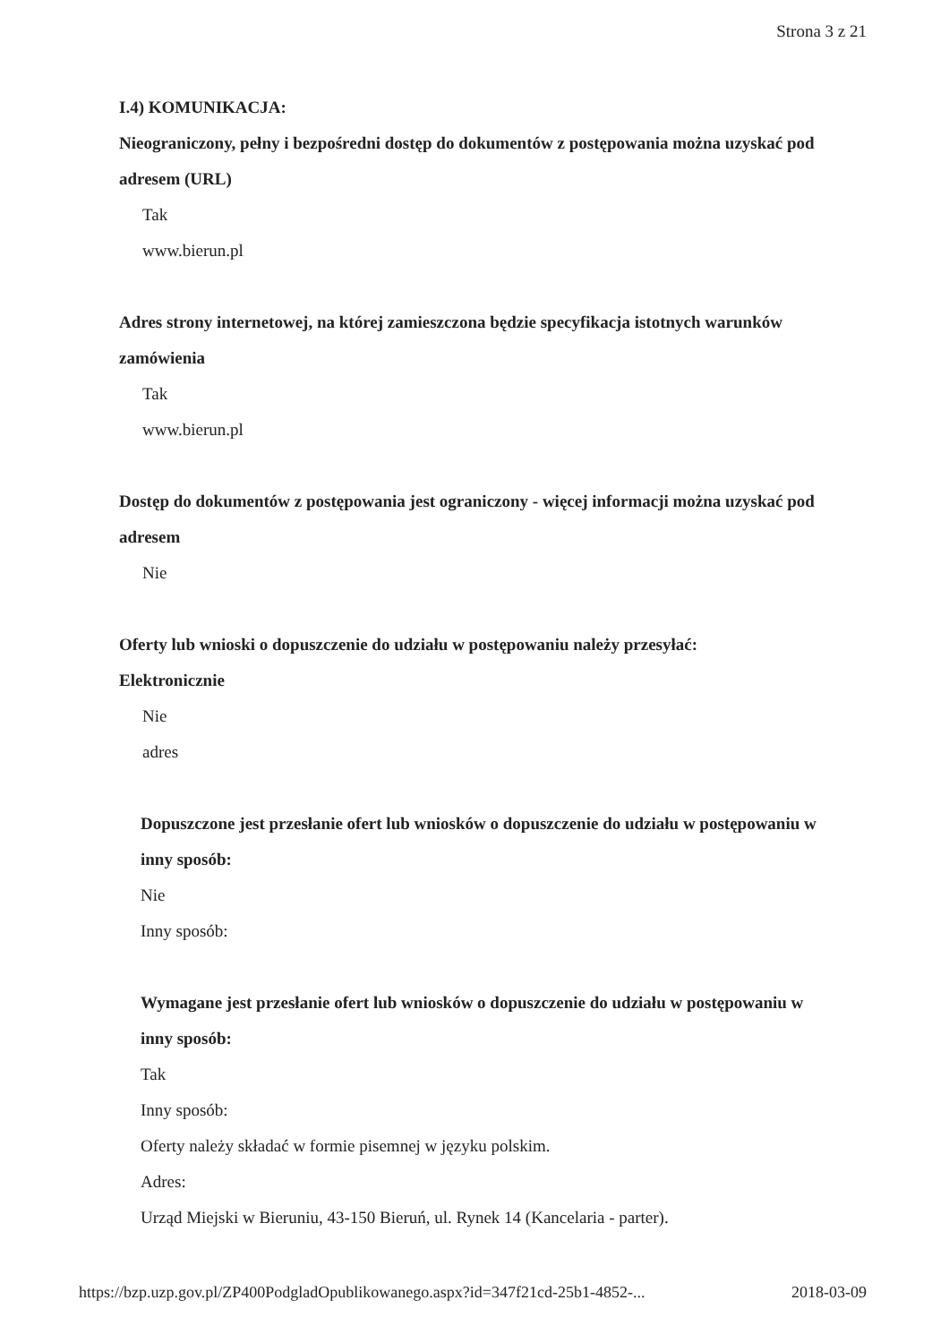Strona 3 z 21
I.4) KOMUNIKACJA:
Nieograniczony, pełny i bezpośredni dostęp do dokumentów z postępowania można uzyskać pod adresem (URL)
Tak
www.bierun.pl
Adres strony internetowej, na której zamieszczona będzie specyfikacja istotnych warunków zamówienia
Tak
www.bierun.pl
Dostęp do dokumentów z postępowania jest ograniczony - więcej informacji można uzyskać pod adresem
Nie
Oferty lub wnioski o dopuszczenie do udziału w postępowaniu należy przesyłać:
Elektronicznie
Nie
adres
Dopuszczone jest przesłanie ofert lub wniosków o dopuszczenie do udziału w postępowaniu w inny sposób:
Nie
Inny sposób:
Wymagane jest przesłanie ofert lub wniosków o dopuszczenie do udziału w postępowaniu w inny sposób:
Tak
Inny sposób:
Oferty należy składać w formie pisemnej w języku polskim.
Adres:
Urząd Miejski w Bieruniu, 43-150 Bieruń, ul. Rynek 14 (Kancelaria - parter).
https://bzp.uzp.gov.pl/ZP400PodgladOpublikowanego.aspx?id=347f21cd-25b1-4852-... 2018-03-09